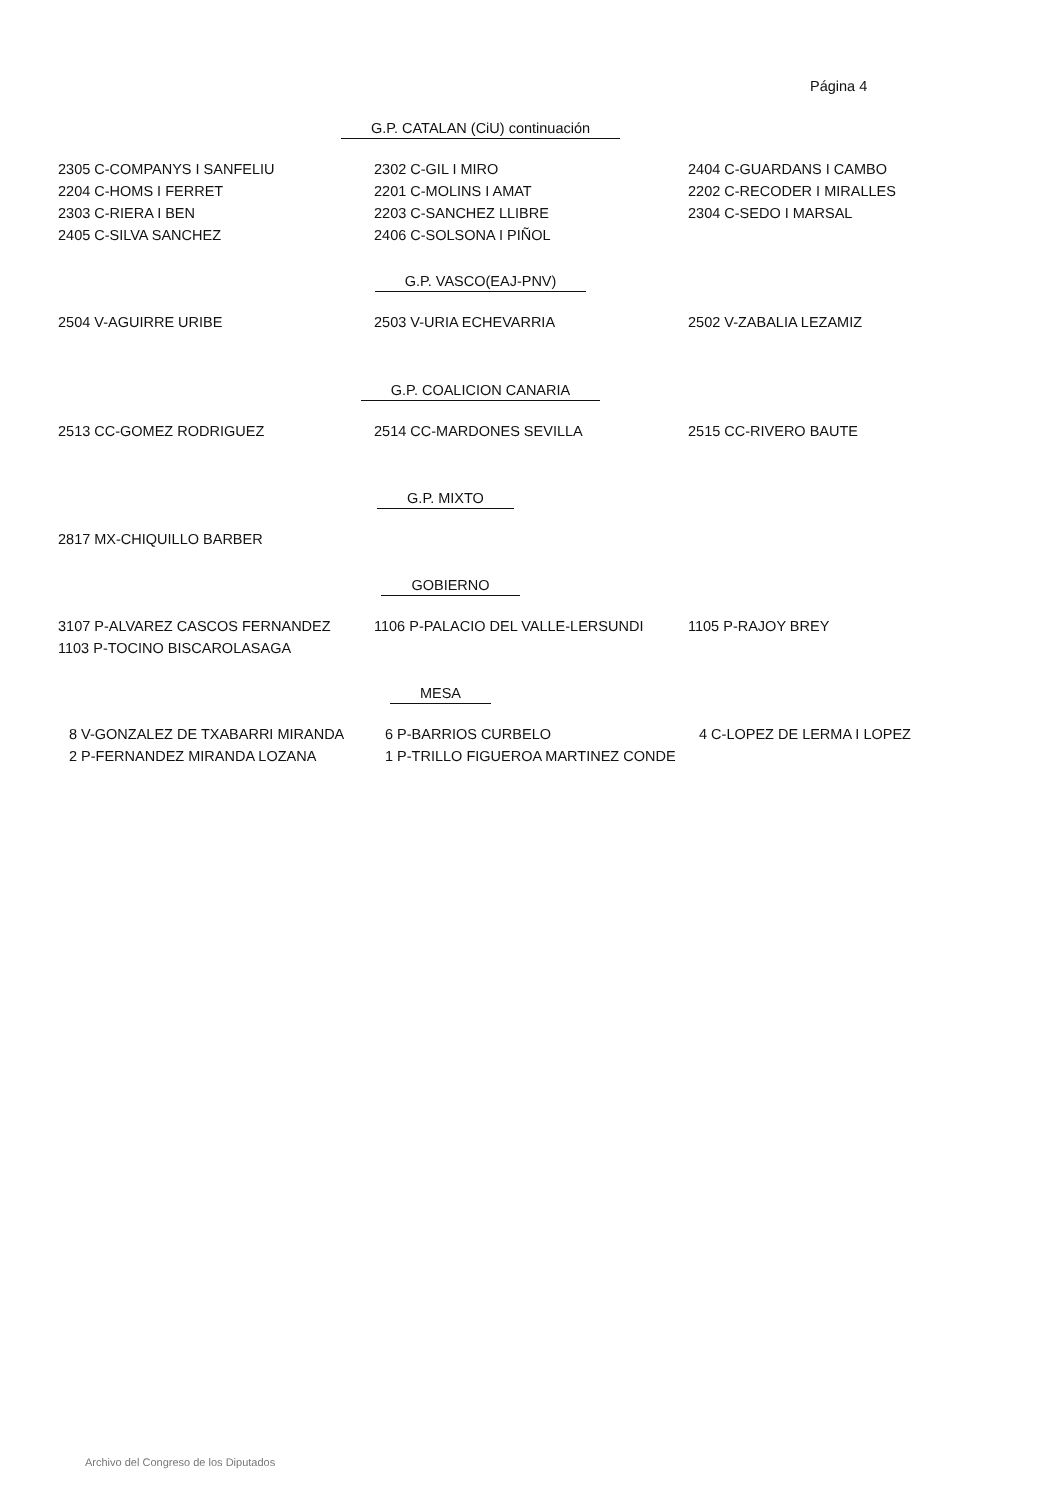Página 4
G.P. CATALAN (CiU) continuación
| 2305 C-COMPANYS I SANFELIU | 2302 C-GIL I MIRO | 2404 C-GUARDANS I CAMBO |
| 2204 C-HOMS I FERRET | 2201 C-MOLINS I AMAT | 2202 C-RECODER I MIRALLES |
| 2303 C-RIERA I BEN | 2203 C-SANCHEZ LLIBRE | 2304 C-SEDO I MARSAL |
| 2405 C-SILVA SANCHEZ | 2406 C-SOLSONA I PIÑOL | |
G.P. VASCO(EAJ-PNV)
| 2504 V-AGUIRRE URIBE | 2503 V-URIA ECHEVARRIA | 2502 V-ZABALIA LEZAMIZ |
G.P. COALICION CANARIA
| 2513 CC-GOMEZ RODRIGUEZ | 2514 CC-MARDONES SEVILLA | 2515 CC-RIVERO BAUTE |
G.P. MIXTO
| 2817 MX-CHIQUILLO BARBER |
GOBIERNO
| 3107 P-ALVAREZ CASCOS FERNANDEZ | 1106 P-PALACIO DEL VALLE-LERSUNDI | 1105 P-RAJOY BREY |
| 1103 P-TOCINO BISCAROLASAGA | | |
MESA
| 8 V-GONZALEZ DE TXABARRI MIRANDA | 6 P-BARRIOS CURBELO | 4 C-LOPEZ DE LERMA I LOPEZ |
| 2 P-FERNANDEZ MIRANDA LOZANA | 1 P-TRILLO FIGUEROA MARTINEZ CONDE | |
Archivo del Congreso de los Diputados